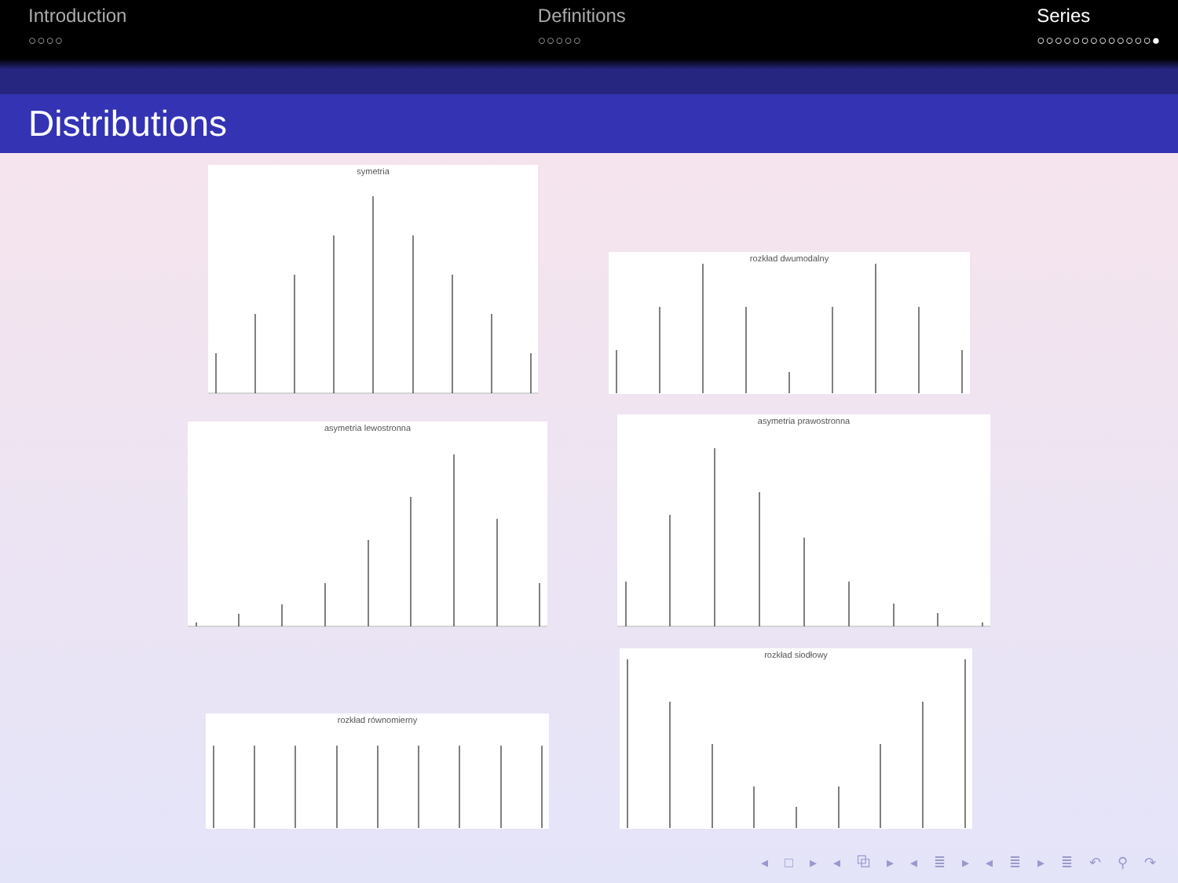Introduction
○○○○
Definitions
○○○○○
Series
○○○○○○○○○○○○○●
Distributions
symetria
rozkład dwumodalny
asymetria lewostronna
asymetria prawostronna
rozkład siodłowy
rozkład równomierny
◂ □ ▸ ◂ ⧉ ▸ ◂ ≣ ▸ ◂ ≣ ▸ ≣ ↶ ⚲ ↷